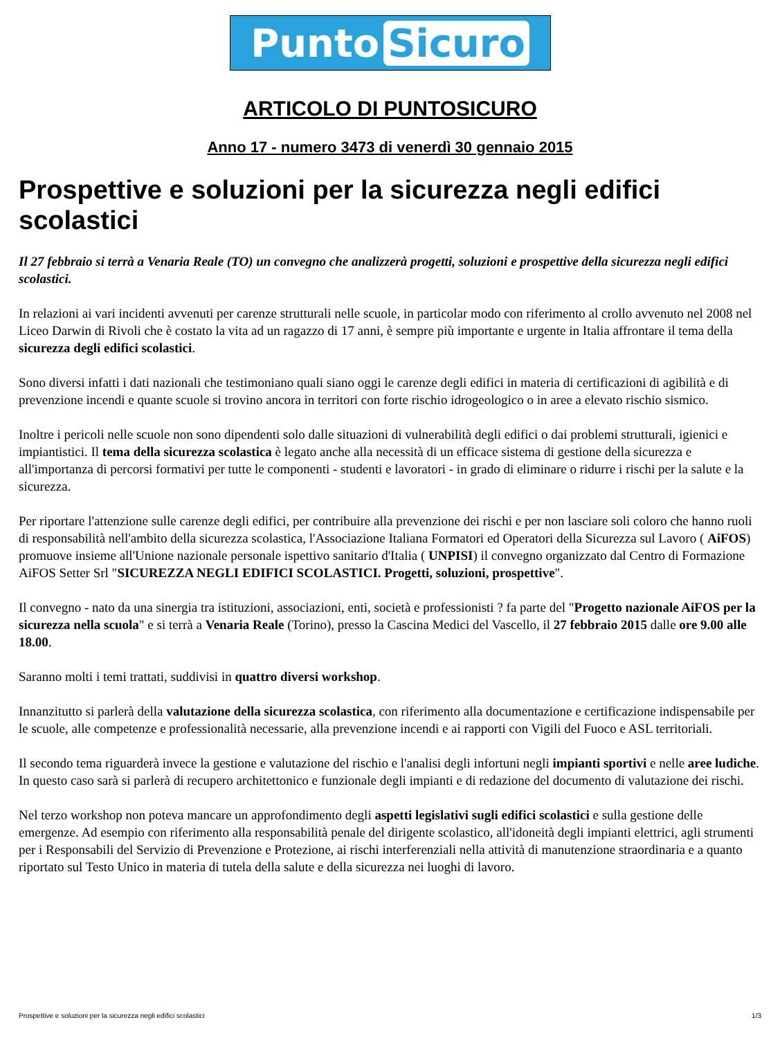Punto Sicuro
ARTICOLO DI PUNTOSICURO
Anno 17 - numero 3473 di venerdì 30 gennaio 2015
Prospettive e soluzioni per la sicurezza negli edifici scolastici
Il 27 febbraio si terrà a Venaria Reale (TO) un convegno che analizzerà progetti, soluzioni e prospettive della sicurezza negli edifici scolastici.
In relazioni ai vari incidenti avvenuti per carenze strutturali nelle scuole, in particolar modo con riferimento al crollo avvenuto nel 2008 nel Liceo Darwin di Rivoli che è costato la vita ad un ragazzo di 17 anni, è sempre più importante e urgente in Italia affrontare il tema della sicurezza degli edifici scolastici.
Sono diversi infatti i dati nazionali che testimoniano quali siano oggi le carenze degli edifici in materia di certificazioni di agibilità e di prevenzione incendi e quante scuole si trovino ancora in territori con forte rischio idrogeologico o in aree a elevato rischio sismico.
Inoltre i pericoli nelle scuole non sono dipendenti solo dalle situazioni di vulnerabilità degli edifici o dai problemi strutturali, igienici e impiantistici. Il tema della sicurezza scolastica è legato anche alla necessità di un efficace sistema di gestione della sicurezza e all'importanza di percorsi formativi per tutte le componenti - studenti e lavoratori - in grado di eliminare o ridurre i rischi per la salute e la sicurezza.
Per riportare l'attenzione sulle carenze degli edifici, per contribuire alla prevenzione dei rischi e per non lasciare soli coloro che hanno ruoli di responsabilità nell'ambito della sicurezza scolastica, l'Associazione Italiana Formatori ed Operatori della Sicurezza sul Lavoro ( AiFOS) promuove insieme all'Unione nazionale personale ispettivo sanitario d'Italia ( UNPISI) il convegno organizzato dal Centro di Formazione AiFOS Setter Srl "SICUREZZA NEGLI EDIFICI SCOLASTICI. Progetti, soluzioni, prospettive".
Il convegno - nato da una sinergia tra istituzioni, associazioni, enti, società e professionisti ? fa parte del "Progetto nazionale AiFOS per la sicurezza nella scuola" e si terrà a Venaria Reale (Torino), presso la Cascina Medici del Vascello, il 27 febbraio 2015 dalle ore 9.00 alle 18.00.
Saranno molti i temi trattati, suddivisi in quattro diversi workshop.
Innanzitutto si parlerà della valutazione della sicurezza scolastica, con riferimento alla documentazione e certificazione indispensabile per le scuole, alle competenze e professionalità necessarie, alla prevenzione incendi e ai rapporti con Vigili del Fuoco e ASL territoriali.
Il secondo tema riguarderà invece la gestione e valutazione del rischio e l'analisi degli infortuni negli impianti sportivi e nelle aree ludiche. In questo caso sarà si parlerà di recupero architettonico e funzionale degli impianti e di redazione del documento di valutazione dei rischi.
Nel terzo workshop non poteva mancare un approfondimento degli aspetti legislativi sugli edifici scolastici e sulla gestione delle emergenze. Ad esempio con riferimento alla responsabilità penale del dirigente scolastico, all'idoneità degli impianti elettrici, agli strumenti per i Responsabili del Servizio di Prevenzione e Protezione, ai rischi interferenziali nella attività di manutenzione straordinaria e a quanto riportato sul Testo Unico in materia di tutela della salute e della sicurezza nei luoghi di lavoro.
Prospettive e soluzioni per la sicurezza negli edifici scolastici 1/3